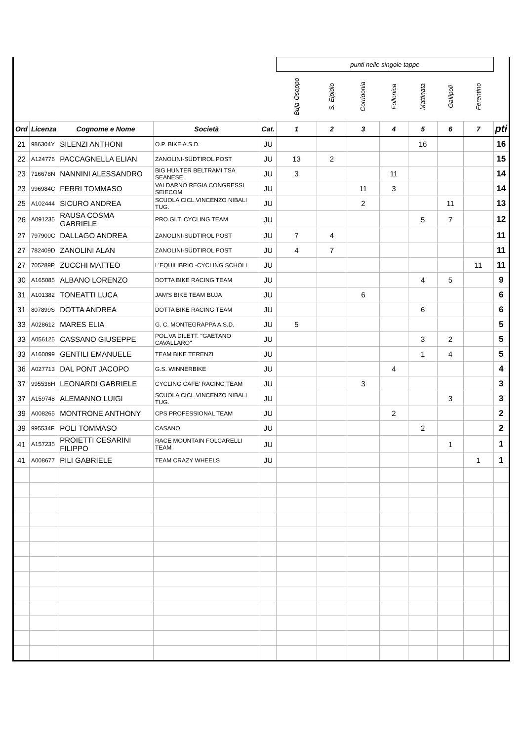| | | | | | punti nelle singole tappe | | | | | | | |
| | | | | | Buja-Osoppo | S. Elpidio | Corridonia | Follonica | Mattinata | Gallipoli | Ferentino | |
| Ord | Licenza | Cognome e Nome | Società | Cat. | 1 | 2 | 3 | 4 | 5 | 6 | 7 | pti |
| 21 | 986304Y | SILENZI ANTHONI | O.P. BIKE A.S.D. | JU | | | | | 16 | | | 16 |
| 22 | A124776 | PACCAGNELLA ELIAN | ZANOLINI-SÜDTIROL POST | JU | 13 | 2 | | | | | | 15 |
| 23 | 716678N | NANNINI ALESSANDRO | BIG HUNTER BELTRAMI TSA SEANESE | JU | 3 | | | 11 | | | | 14 |
| 23 | 996984C | FERRI TOMMASO | VALDARNO REGIA CONGRESSI SEIECOM | JU | | | 11 | 3 | | | | 14 |
| 25 | A102444 | SICURO ANDREA | SCUOLA CICL.VINCENZO NIBALI TUG. | JU | | | 2 | | | 11 | | 13 |
| 26 | A091235 | RAUSA COSMA GABRIELE | PRO.GI.T. CYCLING TEAM | JU | | | | | 5 | 7 | | 12 |
| 27 | 797900C | DALLAGO ANDREA | ZANOLINI-SÜDTIROL POST | JU | 7 | 4 | | | | | | 11 |
| 27 | 782409D | ZANOLINI ALAN | ZANOLINI-SÜDTIROL POST | JU | 4 | 7 | | | | | | 11 |
| 27 | 705289P | ZUCCHI MATTEO | L'EQUILIBRIO -CYCLING SCHOLL | JU | | | | | | | 11 | 11 |
| 30 | A165085 | ALBANO LORENZO | DOTTA BIKE RACING TEAM | JU | | | | | 4 | 5 | | 9 |
| 31 | A101382 | TONEATTI LUCA | JAM'S BIKE TEAM BUJA | JU | | | 6 | | | | | 6 |
| 31 | 807899S | DOTTA ANDREA | DOTTA BIKE RACING TEAM | JU | | | | | 6 | | | 6 |
| 33 | A028612 | MARES ELIA | G. C. MONTEGRAPPA A.S.D. | JU | 5 | | | | | | | 5 |
| 33 | A056125 | CASSANO GIUSEPPE | POL.VA DILETT. "GAETANO CAVALLARO" | JU | | | | | 3 | 2 | | 5 |
| 33 | A160099 | GENTILI EMANUELE | TEAM BIKE TERENZI | JU | | | | | 1 | 4 | | 5 |
| 36 | A027713 | DAL PONT JACOPO | G.S. WINNERBIKE | JU | | | | 4 | | | | 4 |
| 37 | 995536H | LEONARDI GABRIELE | CYCLING CAFE' RACING TEAM | JU | | | 3 | | | | | 3 |
| 37 | A159748 | ALEMANNO LUIGI | SCUOLA CICL.VINCENZO NIBALI TUG. | JU | | | | | | 3 | | 3 |
| 39 | A008265 | MONTRONE ANTHONY | CPS PROFESSIONAL TEAM | JU | | | | 2 | | | | 2 |
| 39 | 995534F | POLI TOMMASO | CASANO | JU | | | | | 2 | | | 2 |
| 41 | A157235 | PROIETTI CESARINI FILIPPO | RACE MOUNTAIN FOLCARELLI TEAM | JU | | | | | | 1 | | 1 |
| 41 | A008677 | PILI GABRIELE | TEAM CRAZY WHEELS | JU | | | | | | | 1 | 1 |